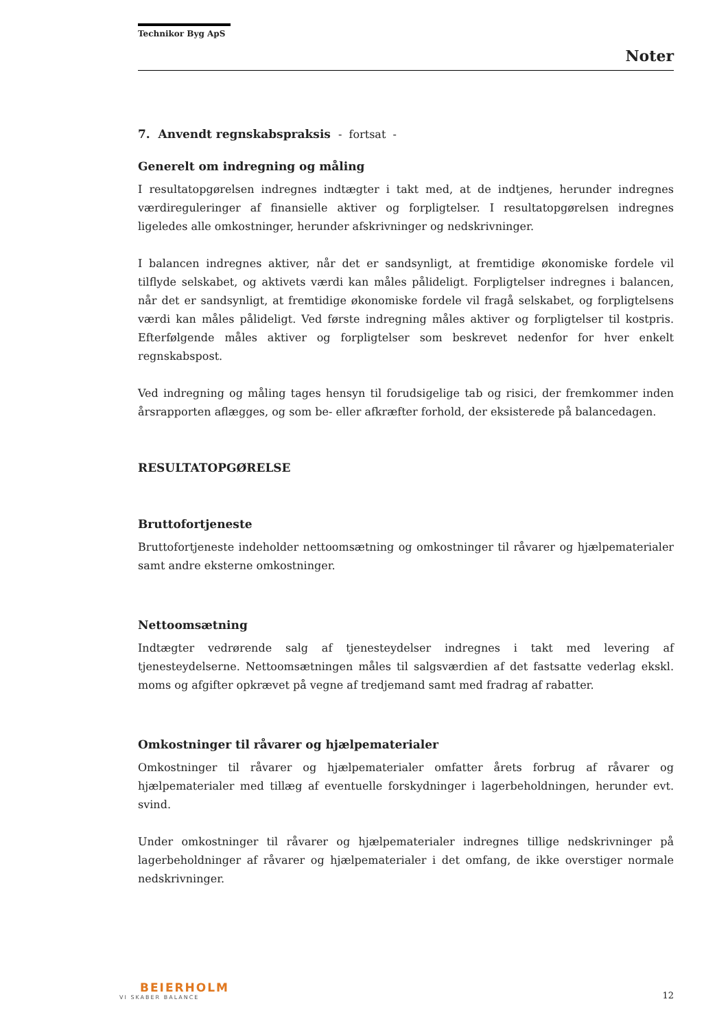Technikor Byg ApS
Noter
7. Anvendt regnskabspraksis - fortsat -
Generelt om indregning og måling
I resultatopgørelsen indregnes indtægter i takt med, at de indtjenes, herunder indregnes værdireguleringer af finansielle aktiver og forpligtelser. I resultatopgørelsen indregnes ligeledes alle omkostninger, herunder afskrivninger og nedskrivninger.
I balancen indregnes aktiver, når det er sandsynligt, at fremtidige økonomiske fordele vil tilflyde selskabet, og aktivets værdi kan måles pålideligt. Forpligtelser indregnes i balancen, når det er sandsynligt, at fremtidige økonomiske fordele vil fragå selskabet, og forpligtelsens værdi kan måles pålideligt. Ved første indregning måles aktiver og forpligtelser til kostpris. Efterfølgende måles aktiver og forpligtelser som beskrevet nedenfor for hver enkelt regnskabspost.
Ved indregning og måling tages hensyn til forudsigelige tab og risici, der fremkommer inden årsrapporten aflægges, og som be- eller afkræfter forhold, der eksisterede på balancedagen.
RESULTATOPGØRELSE
Bruttofortjeneste
Bruttofortjeneste indeholder nettoomsætning og omkostninger til råvarer og hjælpematerialer samt andre eksterne omkostninger.
Nettoomsætning
Indtægter vedrørende salg af tjenesteydelser indregnes i takt med levering af tjenesteydelserne. Nettoomsætningen måles til salgsværdien af det fastsatte vederlag ekskl. moms og afgifter opkrævet på vegne af tredjemand samt med fradrag af rabatter.
Omkostninger til råvarer og hjælpematerialer
Omkostninger til råvarer og hjælpematerialer omfatter årets forbrug af råvarer og hjælpematerialer med tillæg af eventuelle forskydninger i lagerbeholdningen, herunder evt. svind.
Under omkostninger til råvarer og hjælpematerialer indregnes tillige nedskrivninger på lagerbeholdninger af råvarer og hjælpematerialer i det omfang, de ikke overstiger normale nedskrivninger.
BEIERHOLM
VI SKABER BALANCE
12